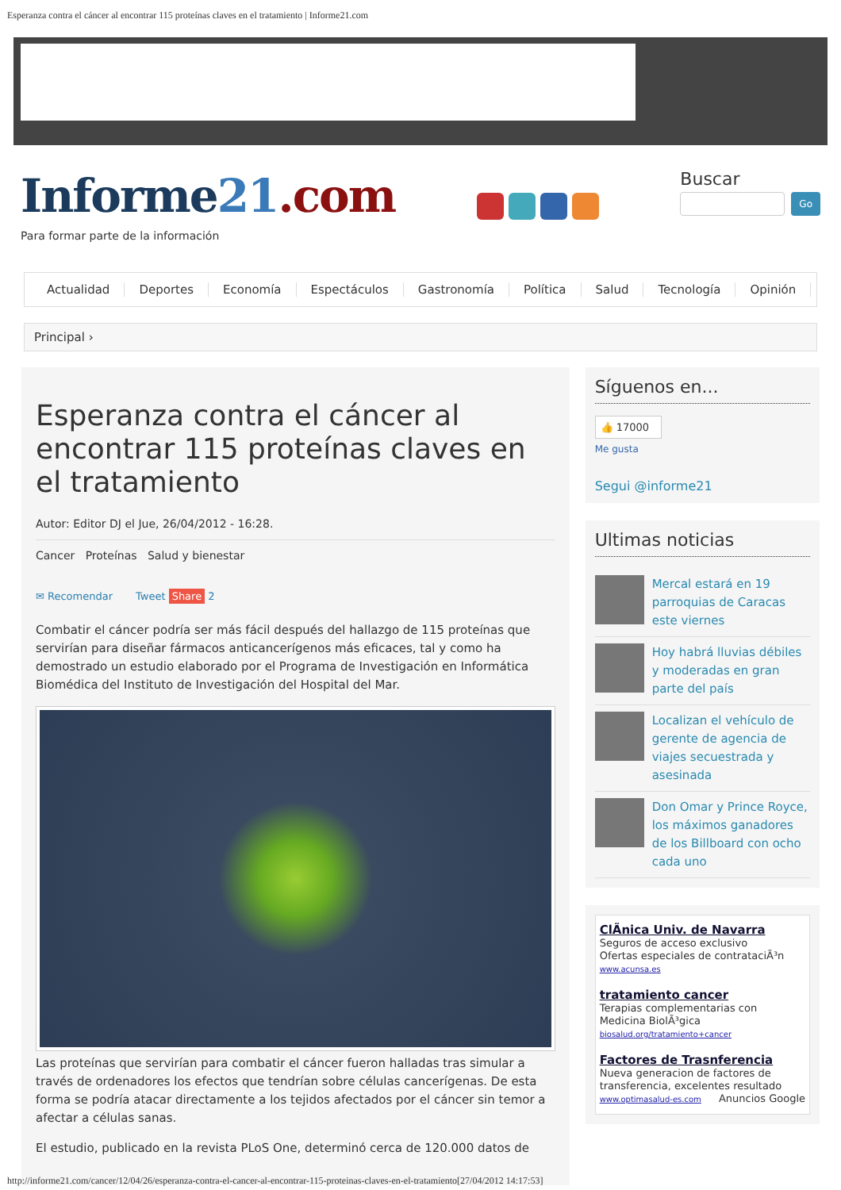Esperanza contra el cáncer al encontrar 115 proteínas claves en el tratamiento | Informe21.com
Informe21.com
Para formar parte de la información
Buscar
Go
Actualidad Deportes Economía Espectáculos Gastronomía Política Salud Tecnología Opinión
Principal ›
Esperanza contra el cáncer al encontrar 115 proteínas claves en el tratamiento
Autor: Editor DJ el Jue, 26/04/2012 - 16:28.
Cancer Proteínas Salud y bienestar
✉ Recomendar Tweet Share 2
Combatir el cáncer podría ser más fácil después del hallazgo de 115 proteínas que servirían para diseñar fármacos anticancerígenos más eficaces, tal y como ha demostrado un estudio elaborado por el Programa de Investigación en Informática Biomédica del Instituto de Investigación del Hospital del Mar.
Las proteínas que servirían para combatir el cáncer fueron halladas tras simular a través de ordenadores los efectos que tendrían sobre células cancerígenas. De esta forma se podría atacar directamente a los tejidos afectados por el cáncer sin temor a afectar a células sanas.
El estudio, publicado en la revista PLoS One, determinó cerca de 120.000 datos de
Síguenos en...
👍 17000
Me gusta
Segui @informe21
Ultimas noticias
Mercal estará en 19 parroquias de Caracas este viernes
Hoy habrá lluvias débiles y moderadas en gran parte del país
Localizan el vehículo de gerente de agencia de viajes secuestrada y asesinada
Don Omar y Prince Royce, los máximos ganadores de los Billboard con ocho cada uno
ClÃnica Univ. de Navarra
Seguros de acceso exclusivo
Ofertas especiales de contrataciÃ³n
www.acunsa.es
tratamiento cancer
Terapias complementarias con Medicina BiolÃ³gica
biosalud.org/tratamiento+cancer
Factores de Trasnferencia
Nueva generacion de factores de transferencia, excelentes resultado
www.optimasalud-es.com Anuncios Google
http://informe21.com/cancer/12/04/26/esperanza-contra-el-cancer-al-encontrar-115-proteinas-claves-en-el-tratamiento[27/04/2012 14:17:53]